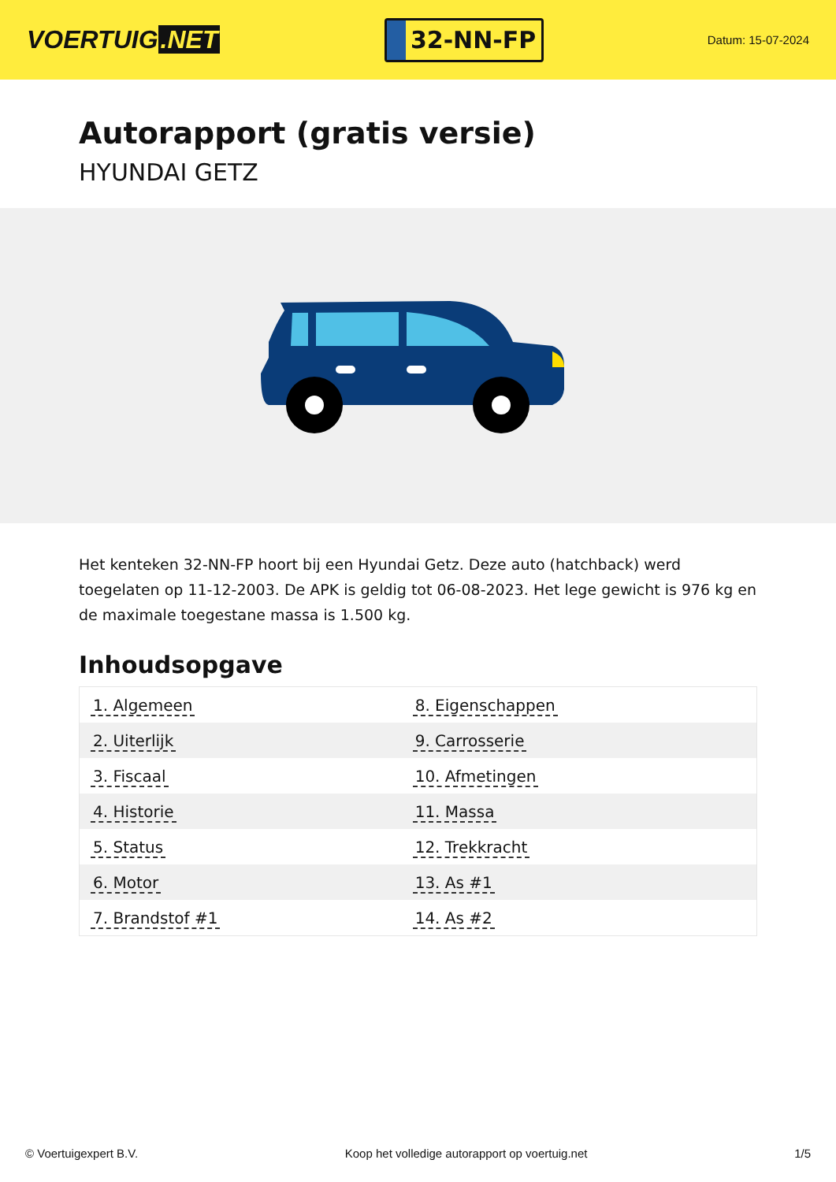VOERTUIG.NET
32-NN-FP
Datum: 15-07-2024
Autorapport (gratis versie)
HYUNDAI GETZ
Het kenteken 32-NN-FP hoort bij een Hyundai Getz. Deze auto (hatchback) werd toegelaten op 11-12-2003. De APK is geldig tot 06-08-2023. Het lege gewicht is 976 kg en de maximale toegestane massa is 1.500 kg.
Inhoudsopgave
| 1. Algemeen | 8. Eigenschappen |
| 2. Uiterlijk | 9. Carrosserie |
| 3. Fiscaal | 10. Afmetingen |
| 4. Historie | 11. Massa |
| 5. Status | 12. Trekkracht |
| 6. Motor | 13. As #1 |
| 7. Brandstof #1 | 14. As #2 |
© Voertuigexpert B.V. Koop het volledige autorapport op voertuig.net 1/5